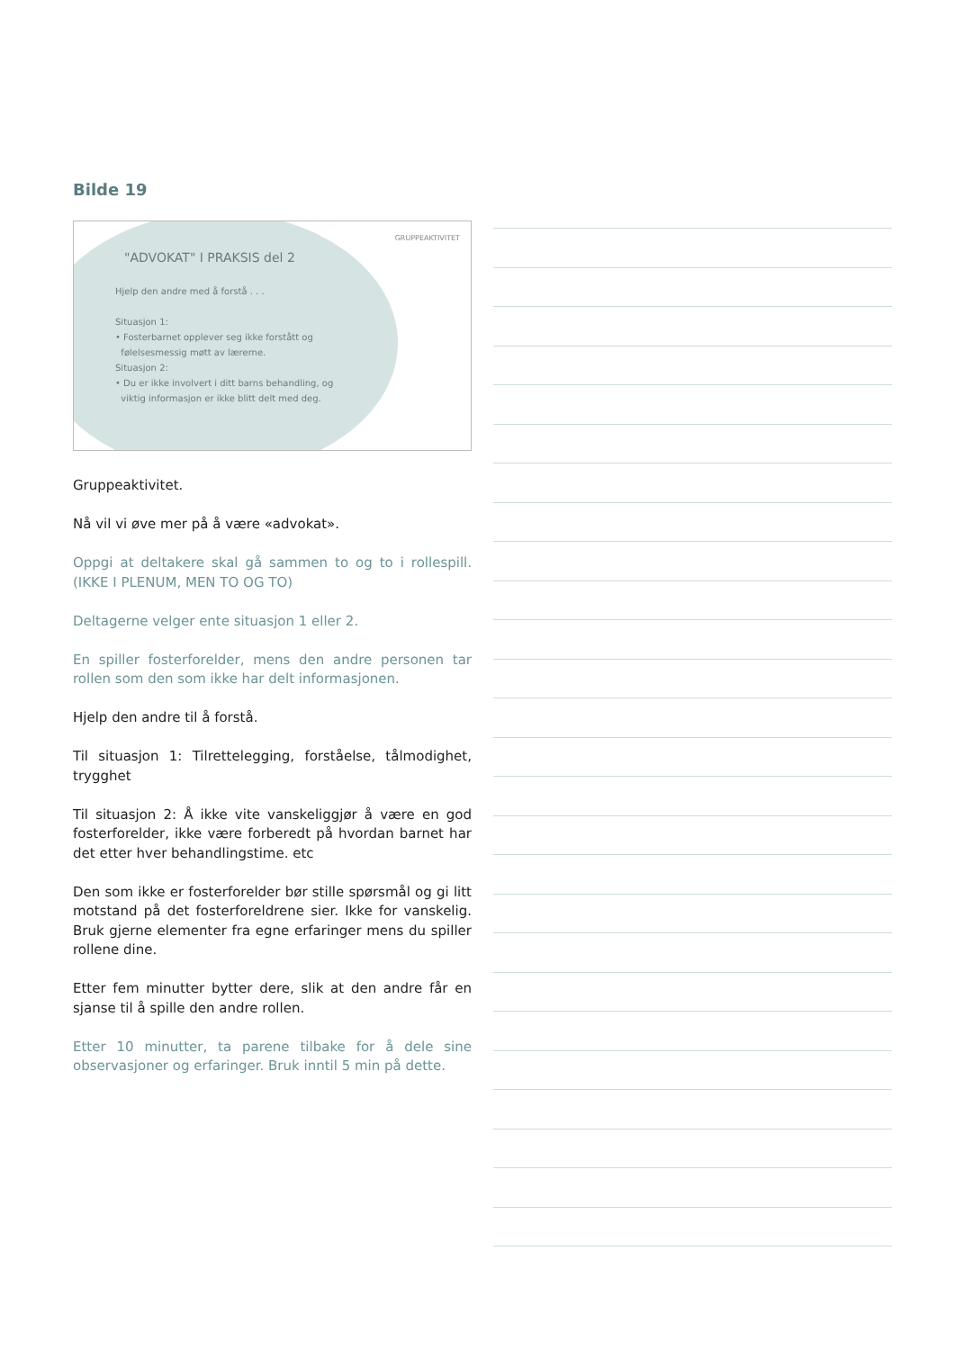Bilde 19
GRUPPEAKTIVITET
"ADVOKAT" I PRAKSIS del 2
Hjelp den andre med å forstå . . .
Situasjon 1:
• Fosterbarnet opplever seg ikke forstått og
følelsesmessig møtt av lærerne.
Situasjon 2:
• Du er ikke involvert i ditt barns behandling, og
viktig informasjon er ikke blitt delt med deg.
Gruppeaktivitet.
Nå vil vi øve mer på å være «advokat».
Oppgi at deltakere skal gå sammen to og to i rollespill. (IKKE I PLENUM, MEN TO OG TO)
Deltagerne velger ente situasjon 1 eller 2.
En spiller fosterforelder, mens den andre personen tar rollen som den som ikke har delt informasjonen.
Hjelp den andre til å forstå.
Til situasjon 1: Tilrettelegging, forståelse, tålmodighet, trygghet
Til situasjon 2: Å ikke vite vanskeliggjør å være en god fosterforelder, ikke være forberedt på hvordan barnet har det etter hver behandlingstime. etc
Den som ikke er fosterforelder bør stille spørsmål og gi litt motstand på det fosterforeldrene sier. Ikke for vanskelig. Bruk gjerne elementer fra egne erfaringer mens du spiller rollene dine.
Etter fem minutter bytter dere, slik at den andre får en sjanse til å spille den andre rollen.
Etter 10 minutter, ta parene tilbake for å dele sine observasjoner og erfaringer. Bruk inntil 5 min på dette.